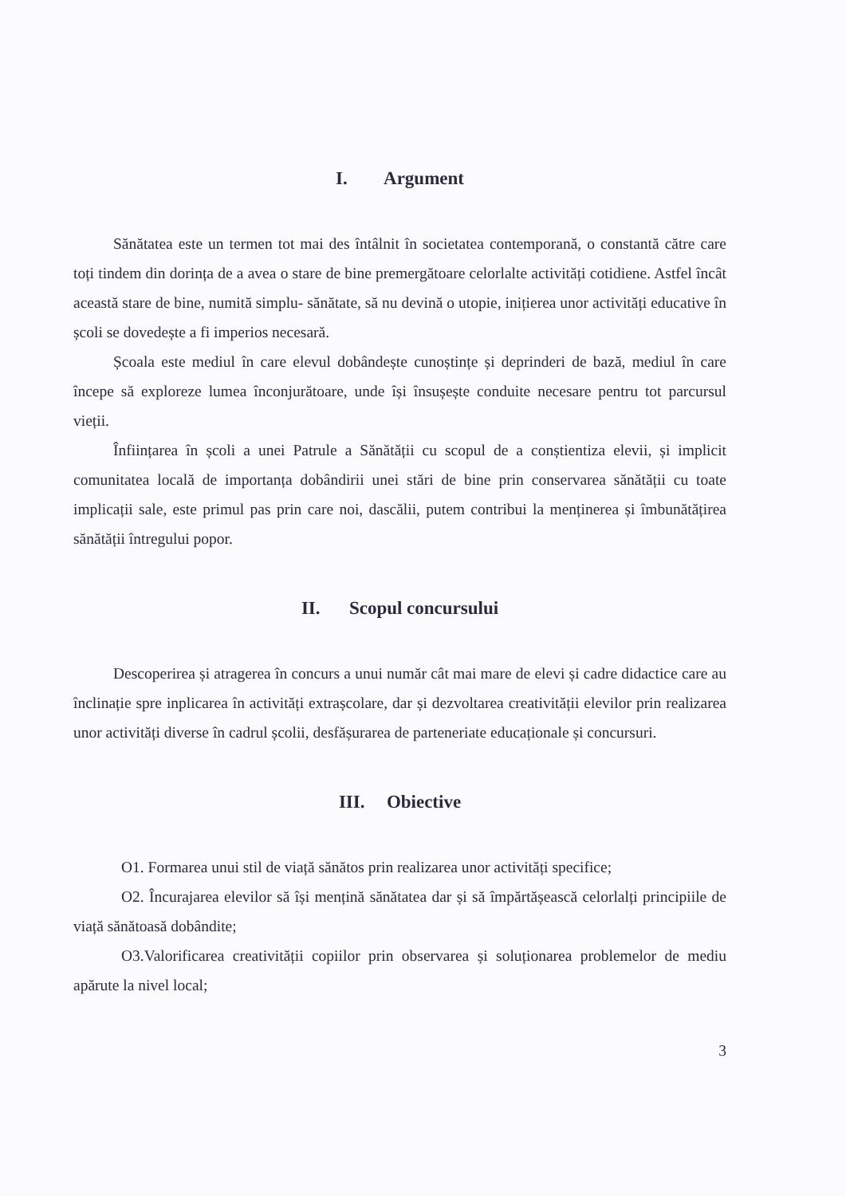I. Argument
Sănătatea este un termen tot mai des întâlnit în societatea contemporană, o constantă către care toți tindem din dorința de a avea o stare de bine premergătoare celorlalte activități cotidiene. Astfel încât această stare de bine, numită simplu- sănătate, să nu devină o utopie, inițierea unor activități educative în școli se dovedește a fi imperios necesară.
Școala este mediul în care elevul dobândește cunoștințe și deprinderi de bază, mediul în care începe să exploreze lumea înconjurătoare, unde își însușește conduite necesare pentru tot parcursul vieții.
Înființarea în școli a unei Patrule a Sănătății cu scopul de a conștientiza elevii, și implicit comunitatea locală de importanța dobândirii unei stări de bine prin conservarea sănătății cu toate implicații sale, este primul pas prin care noi, dascălii, putem contribui la menținerea și îmbunătățirea sănătății întregului popor.
II. Scopul concursului
Descoperirea și atragerea în concurs a unui număr cât mai mare de elevi și cadre didactice care au înclinație spre inplicarea în activități extrașcolare, dar și dezvoltarea creativității elevilor prin realizarea unor activități diverse în cadrul școlii, desfășurarea de parteneriate educaționale și concursuri.
III. Obiective
O1. Formarea unui stil de viață sănătos prin realizarea unor activități specifice;
O2. Încurajarea elevilor să își mențină sănătatea dar și să împărtășească celorlalți principiile de viață sănătoasă dobândite;
O3.Valorificarea creativității copiilor prin observarea și soluționarea problemelor de mediu apărute la nivel local;
3